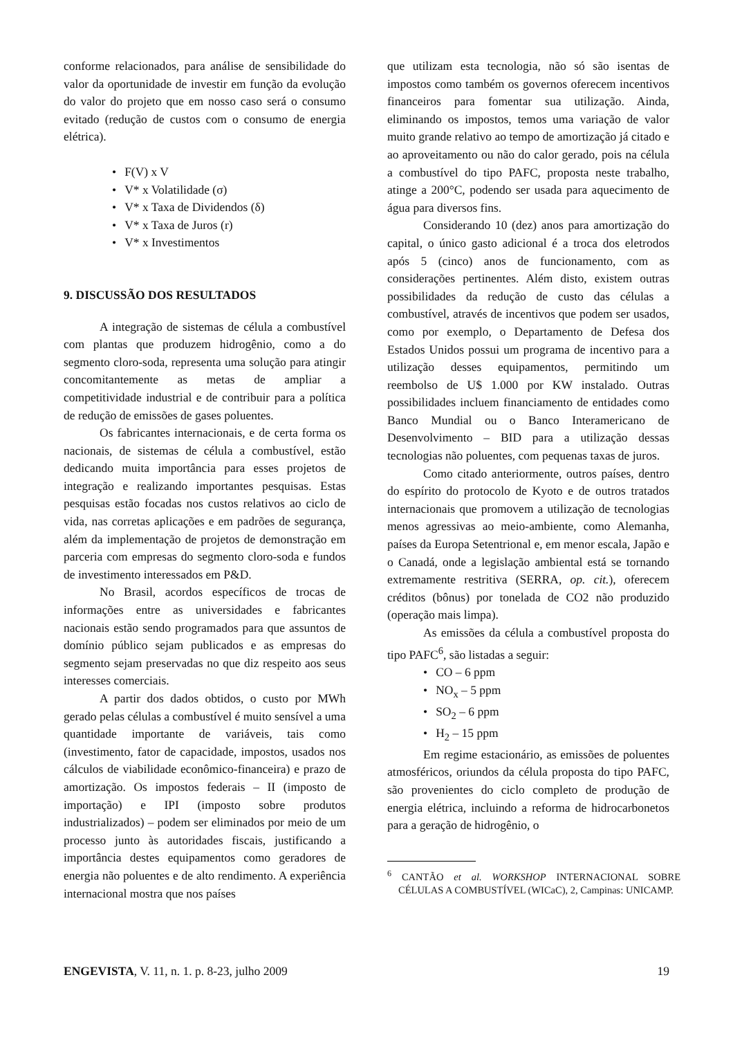conforme relacionados, para análise de sensibilidade do valor da oportunidade de investir em função da evolução do valor do projeto que em nosso caso será o consumo evitado (redução de custos com o consumo de energia elétrica).
• F(V) x V
• V* x Volatilidade (σ)
• V* x Taxa de Dividendos (δ)
• V* x Taxa de Juros (r)
• V* x Investimentos
9. DISCUSSÃO DOS RESULTADOS
A integração de sistemas de célula a combustível com plantas que produzem hidrogênio, como a do segmento cloro-soda, representa uma solução para atingir concomitantemente as metas de ampliar a competitividade industrial e de contribuir para a política de redução de emissões de gases poluentes.
Os fabricantes internacionais, e de certa forma os nacionais, de sistemas de célula a combustível, estão dedicando muita importância para esses projetos de integração e realizando importantes pesquisas. Estas pesquisas estão focadas nos custos relativos ao ciclo de vida, nas corretas aplicações e em padrões de segurança, além da implementação de projetos de demonstração em parceria com empresas do segmento cloro-soda e fundos de investimento interessados em P&D.
No Brasil, acordos específicos de trocas de informações entre as universidades e fabricantes nacionais estão sendo programados para que assuntos de domínio público sejam publicados e as empresas do segmento sejam preservadas no que diz respeito aos seus interesses comerciais.
A partir dos dados obtidos, o custo por MWh gerado pelas células a combustível é muito sensível a uma quantidade importante de variáveis, tais como (investimento, fator de capacidade, impostos, usados nos cálculos de viabilidade econômico-financeira) e prazo de amortização. Os impostos federais – II (imposto de importação) e IPI (imposto sobre produtos industrializados) – podem ser eliminados por meio de um processo junto às autoridades fiscais, justificando a importância destes equipamentos como geradores de energia não poluentes e de alto rendimento. A experiência internacional mostra que nos países
que utilizam esta tecnologia, não só são isentas de impostos como também os governos oferecem incentivos financeiros para fomentar sua utilização. Ainda, eliminando os impostos, temos uma variação de valor muito grande relativo ao tempo de amortização já citado e ao aproveitamento ou não do calor gerado, pois na célula a combustível do tipo PAFC, proposta neste trabalho, atinge a 200°C, podendo ser usada para aquecimento de água para diversos fins.
Considerando 10 (dez) anos para amortização do capital, o único gasto adicional é a troca dos eletrodos após 5 (cinco) anos de funcionamento, com as considerações pertinentes. Além disto, existem outras possibilidades da redução de custo das células a combustível, através de incentivos que podem ser usados, como por exemplo, o Departamento de Defesa dos Estados Unidos possui um programa de incentivo para a utilização desses equipamentos, permitindo um reembolso de U$ 1.000 por KW instalado. Outras possibilidades incluem financiamento de entidades como Banco Mundial ou o Banco Interamericano de Desenvolvimento – BID para a utilização dessas tecnologias não poluentes, com pequenas taxas de juros.
Como citado anteriormente, outros países, dentro do espírito do protocolo de Kyoto e de outros tratados internacionais que promovem a utilização de tecnologias menos agressivas ao meio-ambiente, como Alemanha, países da Europa Setentrional e, em menor escala, Japão e o Canadá, onde a legislação ambiental está se tornando extremamente restritiva (SERRA, op. cit.), oferecem créditos (bônus) por tonelada de CO2 não produzido (operação mais limpa).
As emissões da célula a combustível proposta do tipo PAFC<sup>6</sup>, são listadas a seguir:
• CO – 6 ppm
• NO<sub>x</sub> – 5 ppm
• SO<sub>2</sub> – 6 ppm
• H<sub>2</sub> – 15 ppm
Em regime estacionário, as emissões de poluentes atmosféricos, oriundos da célula proposta do tipo PAFC, são provenientes do ciclo completo de produção de energia elétrica, incluindo a reforma de hidrocarbonetos para a geração de hidrogênio, o
<sup>6</sup> CANTÃO et al. WORKSHOP INTERNACIONAL SOBRE CÉLULAS A COMBUSTÍVEL (WICaC), 2, Campinas: UNICAMP.
ENGEVISTA, V. 11, n. 1. p. 8-23, julho 2009 19